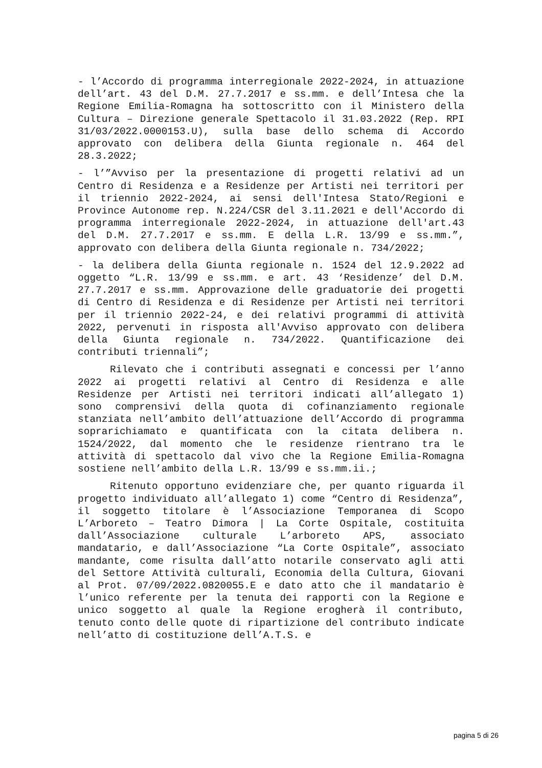- l’Accordo di programma interregionale 2022-2024, in attuazione dell’art. 43 del D.M. 27.7.2017 e ss.mm. e dell’Intesa che la Regione Emilia-Romagna ha sottoscritto con il Ministero della Cultura – Direzione generale Spettacolo il 31.03.2022 (Rep. RPI 31/03/2022.0000153.U), sulla base dello schema di Accordo approvato con delibera della Giunta regionale n. 464 del 28.3.2022;
- l’”Avviso per la presentazione di progetti relativi ad un Centro di Residenza e a Residenze per Artisti nei territori per il triennio 2022-2024, ai sensi dell'Intesa Stato/Regioni e Province Autonome rep. N.224/CSR del 3.11.2021 e dell'Accordo di programma interregionale 2022-2024, in attuazione dell'art.43 del D.M. 27.7.2017 e ss.mm. E della L.R. 13/99 e ss.mm.”, approvato con delibera della Giunta regionale n. 734/2022;
- la delibera della Giunta regionale n. 1524 del 12.9.2022 ad oggetto “L.R. 13/99 e ss.mm. e art. 43 ‘Residenze’ del D.M. 27.7.2017 e ss.mm. Approvazione delle graduatorie dei progetti di Centro di Residenza e di Residenze per Artisti nei territori per il triennio 2022-24, e dei relativi programmi di attività 2022, pervenuti in risposta all'Avviso approvato con delibera della Giunta regionale n. 734/2022. Quantificazione dei contributi triennali”;
Rilevato che i contributi assegnati e concessi per l’anno 2022 ai progetti relativi al Centro di Residenza e alle Residenze per Artisti nei territori indicati all’allegato 1) sono comprensivi della quota di cofinanziamento regionale stanziata nell’ambito dell’attuazione dell’Accordo di programma soprarichiamato e quantificata con la citata delibera n. 1524/2022, dal momento che le residenze rientrano tra le attività di spettacolo dal vivo che la Regione Emilia-Romagna sostiene nell’ambito della L.R. 13/99 e ss.mm.ii.;
Ritenuto opportuno evidenziare che, per quanto riguarda il progetto individuato all’allegato 1) come “Centro di Residenza”, il soggetto titolare è l’Associazione Temporanea di Scopo L’Arboreto – Teatro Dimora | La Corte Ospitale, costituita dall’Associazione culturale L’arboreto APS, associato mandatario, e dall’Associazione “La Corte Ospitale”, associato mandante, come risulta dall’atto notarile conservato agli atti del Settore Attività culturali, Economia della Cultura, Giovani al Prot. 07/09/2022.0820055.E e dato atto che il mandatario è l’unico referente per la tenuta dei rapporti con la Regione e unico soggetto al quale la Regione erogherà il contributo, tenuto conto delle quote di ripartizione del contributo indicate nell’atto di costituzione dell’A.T.S. e
pagina 5 di 26